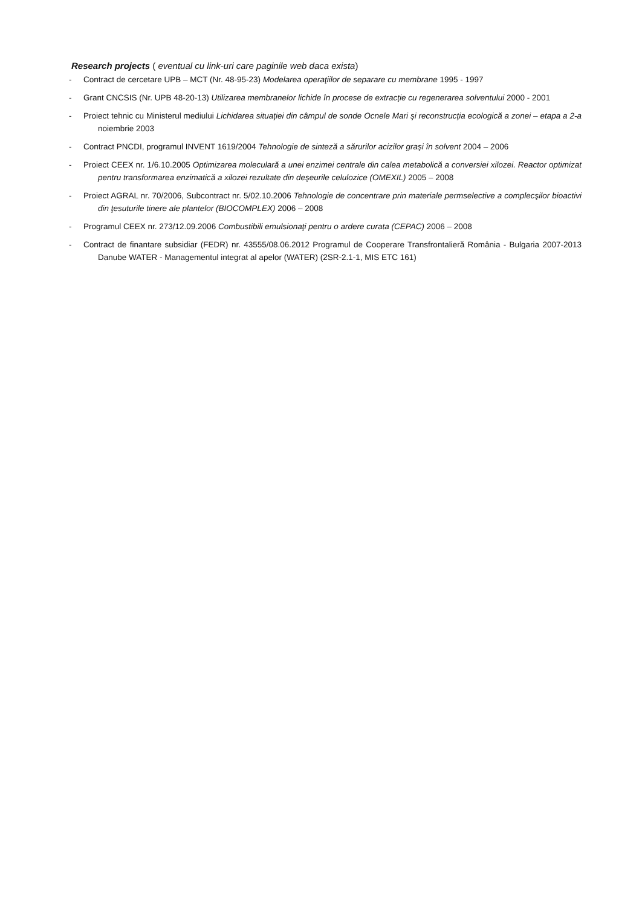Research projects ( eventual cu link-uri care paginile web daca exista)
- Contract de cercetare UPB – MCT (Nr. 48-95-23) Modelarea operaţiilor de separare cu membrane 1995 - 1997
- Grant CNCSIS (Nr. UPB 48-20-13) Utilizarea membranelor lichide în procese de extracţie cu regenerarea solventului 2000 - 2001
- Proiect tehnic cu Ministerul mediului Lichidarea situaţiei din câmpul de sonde Ocnele Mari şi reconstrucţia ecologică a zonei – etapa a 2-a noiembrie 2003
- Contract PNCDI, programul INVENT 1619/2004 Tehnologie de sinteză a sărurilor acizilor graşi în solvent 2004 – 2006
- Proiect CEEX nr. 1/6.10.2005 Optimizarea moleculară a unei enzimei centrale din calea metabolică a conversiei xilozei. Reactor optimizat pentru transformarea enzimatică a xilozei rezultate din deşeurile celulozice (OMEXIL) 2005 – 2008
- Proiect AGRAL nr. 70/2006, Subcontract nr. 5/02.10.2006 Tehnologie de concentrare prin materiale permselective a complecşilor bioactivi din ţesuturile tinere ale plantelor (BIOCOMPLEX) 2006 – 2008
- Programul CEEX nr. 273/12.09.2006 Combustibili emulsionaţi pentru o ardere curata (CEPAC) 2006 – 2008
- Contract de finantare subsidiar (FEDR) nr. 43555/08.06.2012 Programul de Cooperare Transfrontalieră România - Bulgaria 2007-2013 Danube WATER - Managementul integrat al apelor (WATER) (2SR-2.1-1, MIS ETC 161)